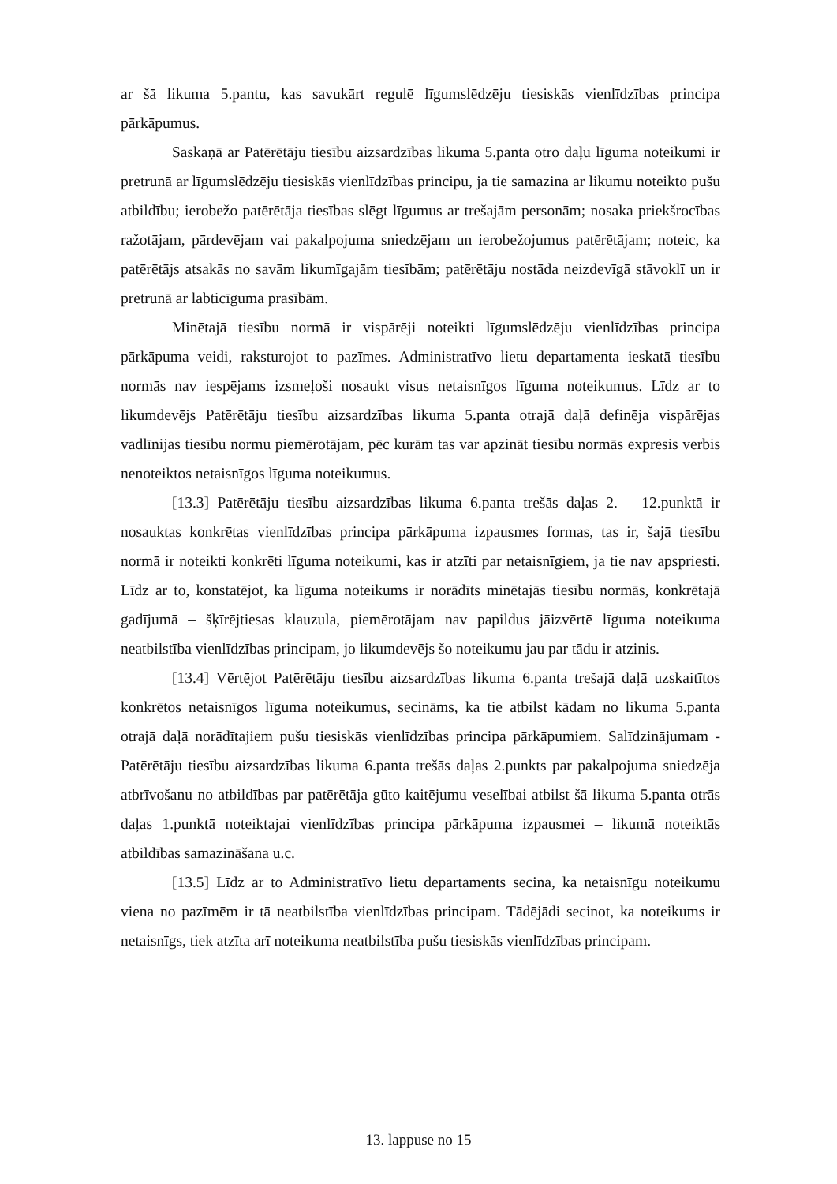ar šā likuma 5.pantu, kas savukārt regulē līgumslēdzēju tiesiskās vienlīdzības principa pārkāpumus.
Saskaņā ar Patērētāju tiesību aizsardzības likuma 5.panta otro daļu līguma noteikumi ir pretrunā ar līgumslēdzēju tiesiskās vienlīdzības principu, ja tie samazina ar likumu noteikto pušu atbildību; ierobežo patērētāja tiesības slēgt līgumus ar trešajām personām; nosaka priekšrocības ražotājam, pārdevējam vai pakalpojuma sniedzējam un ierobežojumus patērētājam; noteic, ka patērētājs atsakās no savām likumīgajām tiesībām; patērētāju nostāda neizdevīgā stāvoklī un ir pretrunā ar labticīguma prasībām.
Minētajā tiesību normā ir vispārēji noteikti līgumslēdzēju vienlīdzības principa pārkāpuma veidi, raksturojot to pazīmes. Administratīvo lietu departamenta ieskatā tiesību normās nav iespējams izsmeļoši nosaukt visus netaisnīgos līguma noteikumus. Līdz ar to likumdevējs Patērētāju tiesību aizsardzības likuma 5.panta otrajā daļā definēja vispārējas vadlīnijas tiesību normu piemērotājam, pēc kurām tas var apzināt tiesību normās expresis verbis nenoteiktos netaisnīgos līguma noteikumus.
[13.3] Patērētāju tiesību aizsardzības likuma 6.panta trešās daļas 2. – 12.punktā ir nosauktas konkrētas vienlīdzības principa pārkāpuma izpausmes formas, tas ir, šajā tiesību normā ir noteikti konkrēti līguma noteikumi, kas ir atzīti par netaisnīgiem, ja tie nav apspriesti. Līdz ar to, konstatējot, ka līguma noteikums ir norādīts minētajās tiesību normās, konkrētajā gadījumā – šķīrējtiesas klauzula, piemērotājam nav papildus jāizvērtē līguma noteikuma neatbilstība vienlīdzības principam, jo likumdevējs šo noteikumu jau par tādu ir atzinis.
[13.4] Vērtējot Patērētāju tiesību aizsardzības likuma 6.panta trešajā daļā uzskaitītos konkrētos netaisnīgos līguma noteikumus, secināms, ka tie atbilst kādam no likuma 5.panta otrajā daļā norādītajiem pušu tiesiskās vienlīdzības principa pārkāpumiem. Salīdzinājumam - Patērētāju tiesību aizsardzības likuma 6.panta trešās daļas 2.punkts par pakalpojuma sniedzēja atbrīvošanu no atbildības par patērētāja gūto kaitējumu veselībai atbilst šā likuma 5.panta otrās daļas 1.punktā noteiktajai vienlīdzības principa pārkāpuma izpausmei – likumā noteiktās atbildības samazināšana u.c.
[13.5] Līdz ar to Administratīvo lietu departaments secina, ka netaisnīgu noteikumu viena no pazīmēm ir tā neatbilstība vienlīdzības principam. Tādējādi secinot, ka noteikums ir netaisnīgs, tiek atzīta arī noteikuma neatbilstība pušu tiesiskās vienlīdzības principam.
13. lappuse no 15